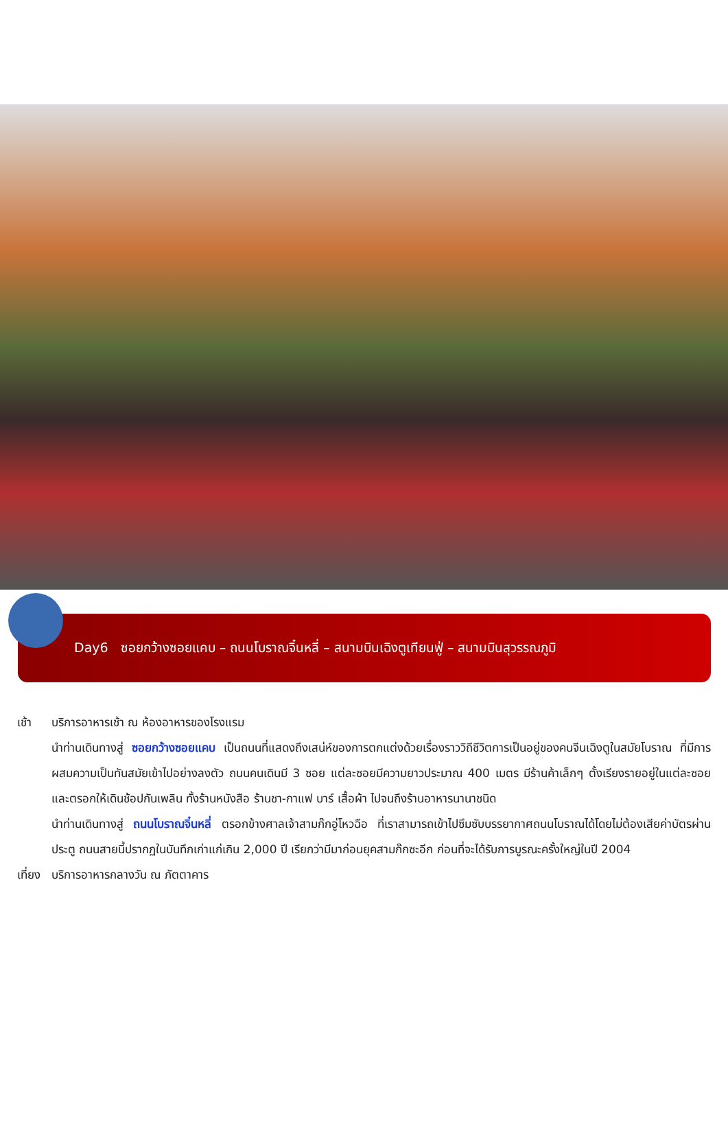Day6 ซอยกว้างซอยแคบ – ถนนโบราณจิ๋นหลี่ – สนามบินเฉิงตูเทียนฟู่ – สนามบินสุวรรณภูมิ
เช้า บริการอาหารเช้า ณ ห้องอาหารของโรงแรม
นำท่านเดินทางสู่ ซอยกว้างซอยแคบ เป็นถนนที่แสดงถึงเสน่ห์ของการตกแต่งด้วยเรื่องราววิถีชีวิตการเป็นอยู่ของคนจีนเฉิงตูในสมัยโบราณ ที่มีการผสมความเป็นทันสมัยเข้าไปอย่างลงตัว ถนนคนเดินมี 3 ซอย แต่ละซอยมีความยาวประมาณ 400 เมตร มีร้านค้าเล็กๆ ตั้งเรียงรายอยู่ในแต่ละซอยและตรอกให้เดินช้อปกันเพลิน ทั้งร้านหนังสือ ร้านชา-กาแฟ บาร์ เสื้อผ้า ไปจนถึงร้านอาหารนานาชนิด
นำท่านเดินทางสู่ ถนนโบราณจิ๋นหลี่ ตรอกข้างศาลเจ้าสามก๊กอู่โหวฉือ ที่เราสามารถเข้าไปซึมซับบรรยากาศถนนโบราณได้โดยไม่ต้องเสียค่าบัตรผ่านประตู ถนนสายนี้ปรากฏในบันทึกเก่าแก่เกิน 2,000 ปี เรียกว่ามีมาก่อนยุคสามก๊กซะอีก ก่อนที่จะได้รับการบูรณะครั้งใหญ่ในปี 2004
เที่ยง
บริการอาหารกลางวัน ณ ภัตตาคาร